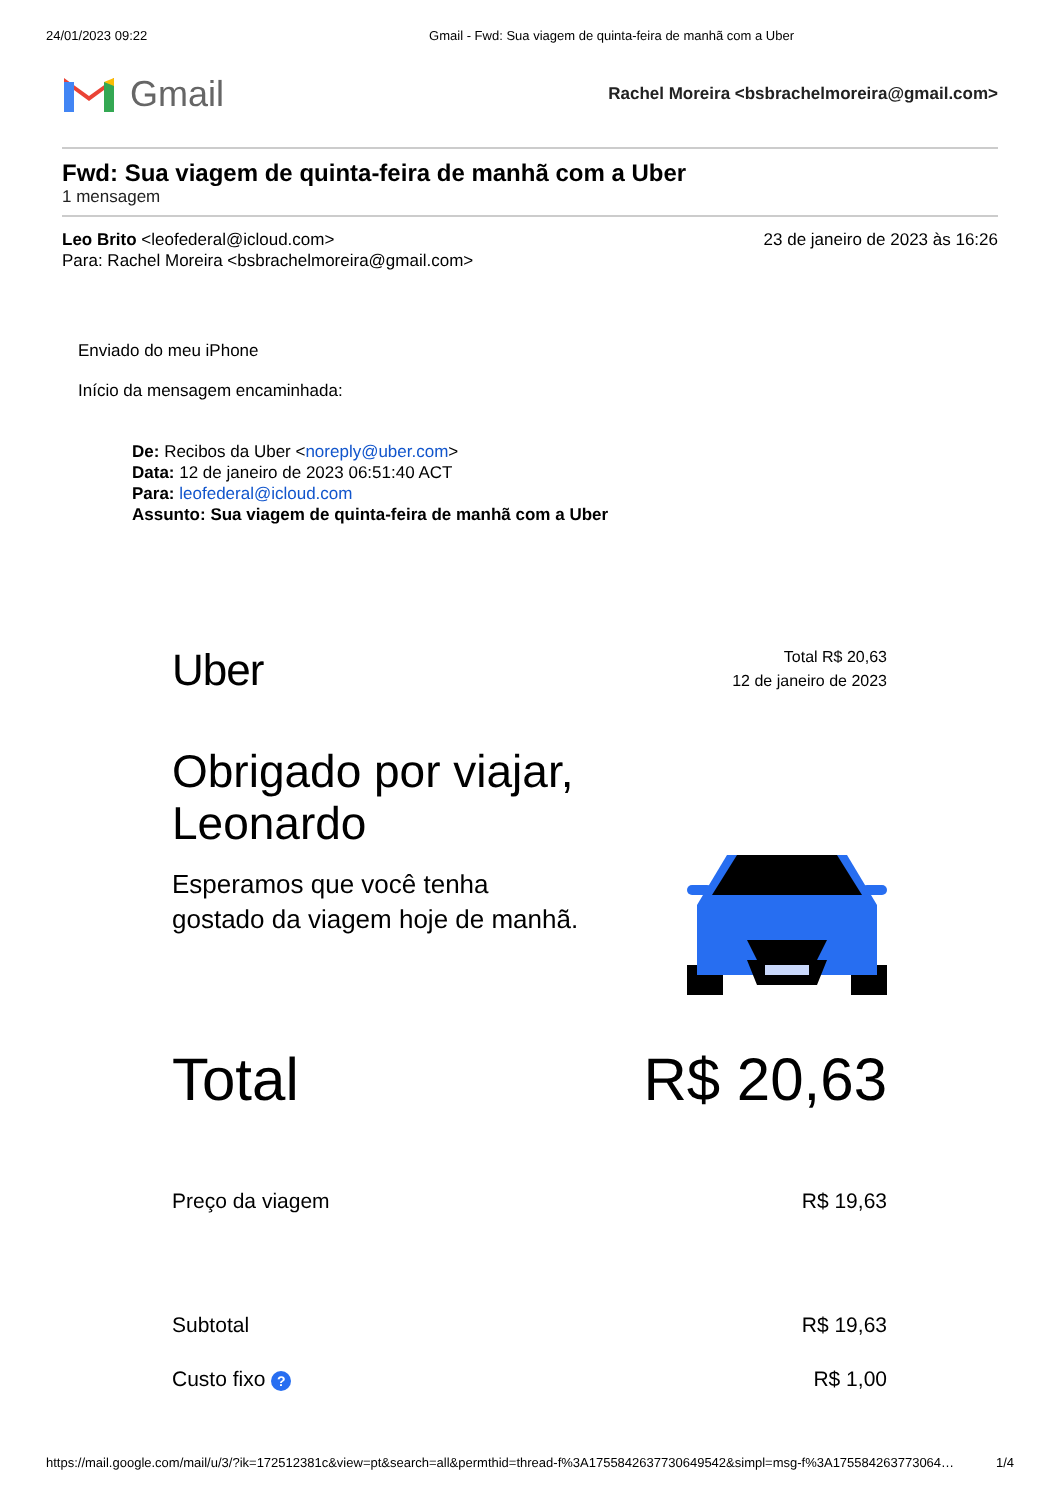24/01/2023 09:22 Gmail - Fwd: Sua viagem de quinta-feira de manhã com a Uber
Gmail
Rachel Moreira <bsbrachelmoreira@gmail.com>
Fwd: Sua viagem de quinta-feira de manhã com a Uber
1 mensagem
Leo Brito <leofederal@icloud.com>
Para: Rachel Moreira <bsbrachelmoreira@gmail.com>
23 de janeiro de 2023 às 16:26
Enviado do meu iPhone
Início da mensagem encaminhada:
De: Recibos da Uber <noreply@uber.com>
Data: 12 de janeiro de 2023 06:51:40 ACT
Para: leofederal@icloud.com
Assunto: Sua viagem de quinta-feira de manhã com a Uber
Uber
Total R$ 20,63
12 de janeiro de 2023
Obrigado por viajar,
Leonardo
Esperamos que você tenha
gostado da viagem hoje de manhã.
Total R$ 20,63
Preço da viagem R$ 19,63
Subtotal R$ 19,63
Custo fixo ? R$ 1,00
https://mail.google.com/mail/u/3/?ik=172512381c&view=pt&search=all&permthid=thread-f%3A1755842637730649542&simpl=msg-f%3A175584263773064… 1/4